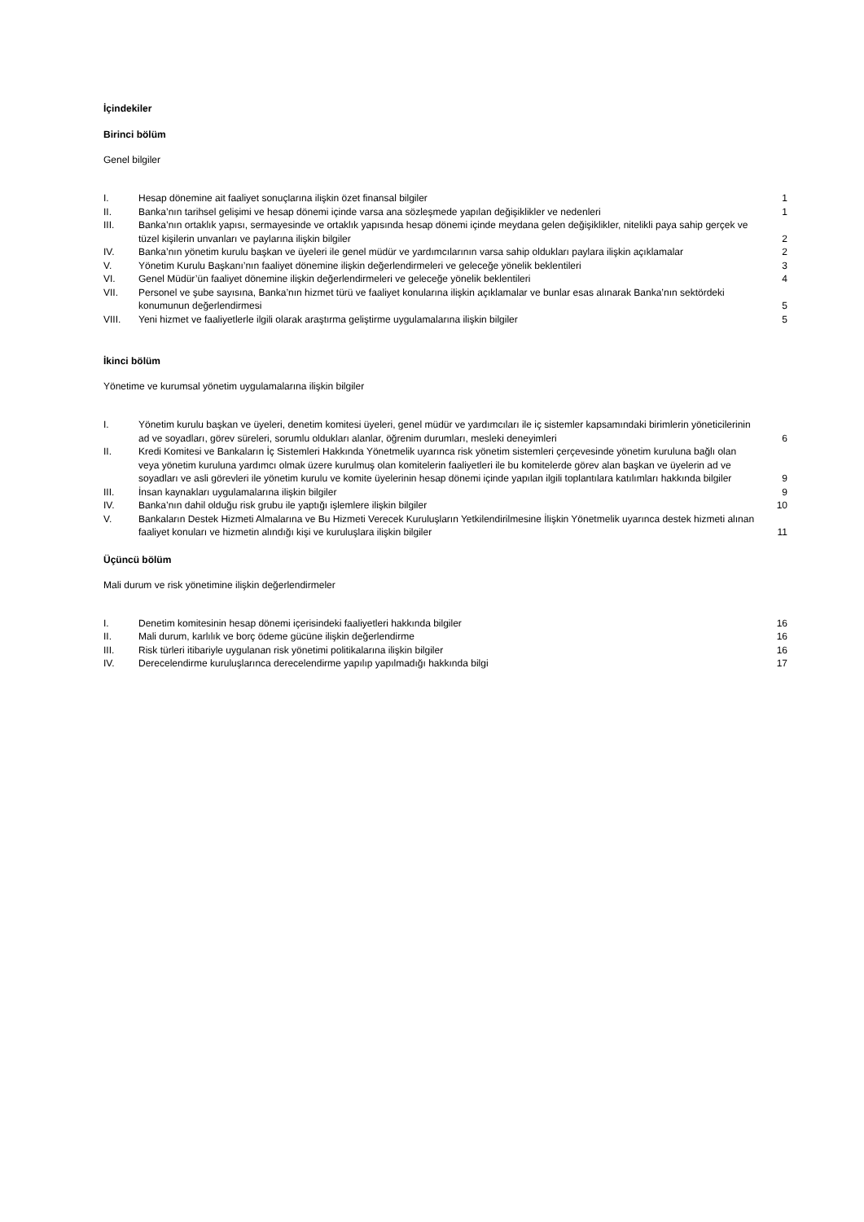İçindekiler
Birinci bölüm
Genel bilgiler
| I. | Hesap dönemine ait faaliyet sonuçlarına ilişkin özet finansal bilgiler | 1 |
| II. | Banka’nın tarihsel gelişimi ve hesap dönemi içinde varsa ana sözleşmede yapılan değişiklikler ve nedenleri | 1 |
| III. | Banka’nın ortaklık yapısı, sermayesinde ve ortaklık yapısında hesap dönemi içinde meydana gelen değişiklikler, nitelikli paya sahip gerçek ve tüzel kişilerin unvanları ve paylarına ilişkin bilgiler | 2 |
| IV. | Banka’nın yönetim kurulu başkan ve üyeleri ile genel müdür ve yardımcılarının varsa sahip oldukları paylara ilişkin açıklamalar | 2 |
| V. | Yönetim Kurulu Başkanı’nın faaliyet dönemine ilişkin değerlendirmeleri ve geleceğe yönelik beklentileri | 3 |
| VI. | Genel Müdür’ün faaliyet dönemine ilişkin değerlendirmeleri ve geleceğe yönelik beklentileri | 4 |
| VII. | Personel ve şube sayısına, Banka’nın hizmet türü ve faaliyet konularına ilişkin açıklamalar ve bunlar esas alınarak Banka’nın sektördeki konumunun değerlendirmesi | 5 |
| VIII. | Yeni hizmet ve faaliyetlerle ilgili olarak araştırma geliştirme uygulamalarına ilişkin bilgiler | 5 |
İkinci bölüm
Yönetime ve kurumsal yönetim uygulamalarına ilişkin bilgiler
| I. | Yönetim kurulu başkan ve üyeleri, denetim komitesi üyeleri, genel müdür ve yardımcıları ile iç sistemler kapsamındaki birimlerin yöneticilerinin ad ve soyadları, görev süreleri, sorumlu oldukları alanlar, öğrenim durumları, mesleki deneyimleri | 6 |
| II. | Kredi Komitesi ve Bankaların İç Sistemleri Hakkında Yönetmelik uyarınca risk yönetim sistemleri çerçevesinde yönetim kuruluna bağlı olan veya yönetim kuruluna yardımcı olmak üzere kurulmuş olan komitelerin faaliyetleri ile bu komitelerde görev alan başkan ve üyelerin ad ve soyadları ve asli görevleri ile yönetim kurulu ve komite üyelerinin hesap dönemi içinde yapılan ilgili toplantılara katılımları hakkında bilgiler | 9 |
| III. | İnsan kaynakları uygulamalarına ilişkin bilgiler | 9 |
| IV. | Banka’nın dahil olduğu risk grubu ile yaptığı işlemlere ilişkin bilgiler | 10 |
| V. | Bankaların Destek Hizmeti Almalarına ve Bu Hizmeti Verecek Kuruluşların Yetkilendirilmesine İlişkin Yönetmelik uyarınca destek hizmeti alınan faaliyet konuları ve hizmetin alındığı kişi ve kuruluşlara ilişkin bilgiler | 11 |
Üçüncü bölüm
Mali durum ve risk yönetimine ilişkin değerlendirmeler
| I. | Denetim komitesinin hesap dönemi içerisindeki faaliyetleri hakkında bilgiler | 16 |
| II. | Mali durum, karlılık ve borç ödeme gücüne ilişkin değerlendirme | 16 |
| III. | Risk türleri itibariyle uygulanan risk yönetimi politikalarına ilişkin bilgiler | 16 |
| IV. | Derecelendirme kuruluşlarınca derecelendirme yapılıp yapılmadığı hakkında bilgi | 17 |